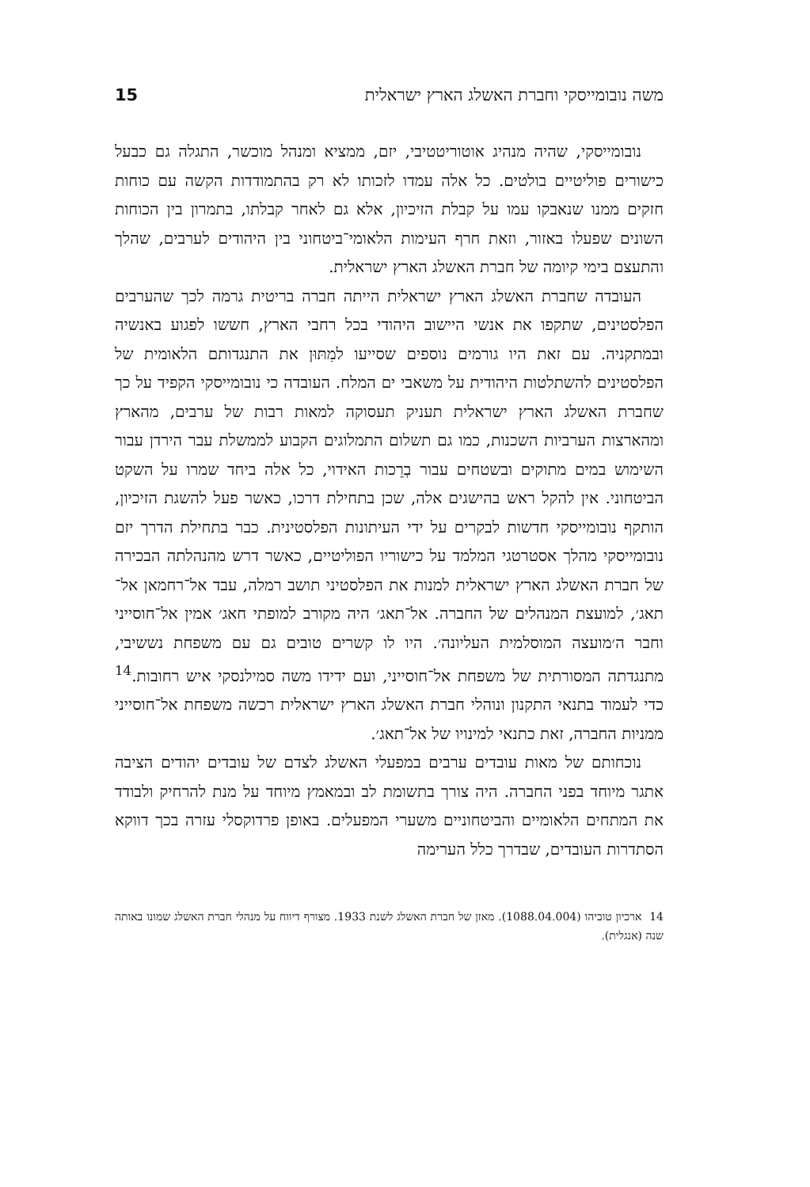משה נובומייסקי וחברת האשלג הארץ ישראלית 15
נובומייסקי, שהיה מנהיג אוטוריטטיבי, יזם, ממציא ומנהל מוכשר, התגלה גם כבעל כישורים פוליטיים בולטים. כל אלה עמדו לזכותו לא רק בהתמודדות הקשה עם כוחות חזקים ממנו שנאבקו עמו על קבלת הזיכיון, אלא גם לאחר קבלתו, בתמרון בין הכוחות השונים שפעלו באזור, וזאת חרף העימות הלאומי־ביטחוני בין היהודים לערבים, שהלך והתעצם בימי קיומה של חברת האשלג הארץ ישראלית.
העובדה שחברת האשלג הארץ ישראלית הייתה חברה בריטית גרמה לכך שהערבים הפלסטינים, שתקפו את אנשי היישוב היהודי בכל רחבי הארץ, חששו לפגוע באנשיה ובמתקניה. עם זאת היו גורמים נוספים שסייעו למִתּוּן את התנגדותם הלאומית של הפלסטינים להשתלטות היהודית על משאבי ים המלח. העובדה כי נובומייסקי הקפיד על כך שחברת האשלג הארץ ישראלית תעניק תעסוקה למאות רבות של ערבים, מהארץ ומהארצות הערביות השכנות, כמו גם תשלום התמלוגים הקבוע לממשלת עבר הירדן עבור השימוש במים מתוקים ובשטחים עבור בְרֵכות האידוי, כל אלה ביחד שמרו על השקט הביטחוני. אין להקל ראש בהישגים אלה, שכן בתחילת דרכו, כאשר פעל להשגת הזיכיון, הותקף נובומייסקי חדשות לבקרים על ידי העיתונות הפלסטינית. כבר בתחילת הדרך יזם נובומייסקי מהלך אסטרטגי המלמד על כישוריו הפוליטיים, כאשר דרש מהנהלתה הבכירה של חברת האשלג הארץ ישראלית למנות את הפלסטיני תושב רמלה, עבד אל־רחמאן אל־תאג׳, למועצת המנהלים של החברה. אל־תאג׳ היה מקורב למופתי חאג׳ אמין אל־חוסייני וחבר ה׳מועצה המוסלמית העליונה׳. היו לו קשרים טובים גם עם משפחת נששיבי, מתנגדתה המסורתית של משפחת אל־חוסייני, ועם ידידו משה סמילנסקי איש רחובות.<sup>14</sup> כדי לעמוד בתנאי התקנון ונוהלי חברת האשלג הארץ ישראלית רכשה משפחת אל־חוסייני ממניות החברה, זאת כתנאי למינויו של אל־תאג׳.
נוכחותם של מאות עובדים ערבים במפעלי האשלג לצדם של עובדים יהודים הציבה אתגר מיוחד בפני החברה. היה צורך בתשומת לב ובמאמץ מיוחד על מנת להרחיק ולבודד את המתחים הלאומיים והביטחוניים משערי המפעלים. באופן פרדוקסלי עזרה בכך דווקא הסתדרות העובדים, שבדרך כלל הערימה
14 ארכיון טוביהו (1088.04.004). מאזן של חברת האשלג לשנת 1933. מצורף דיווח על מנהלי חברת האשלג שמונו באותה שנה (אנגלית).